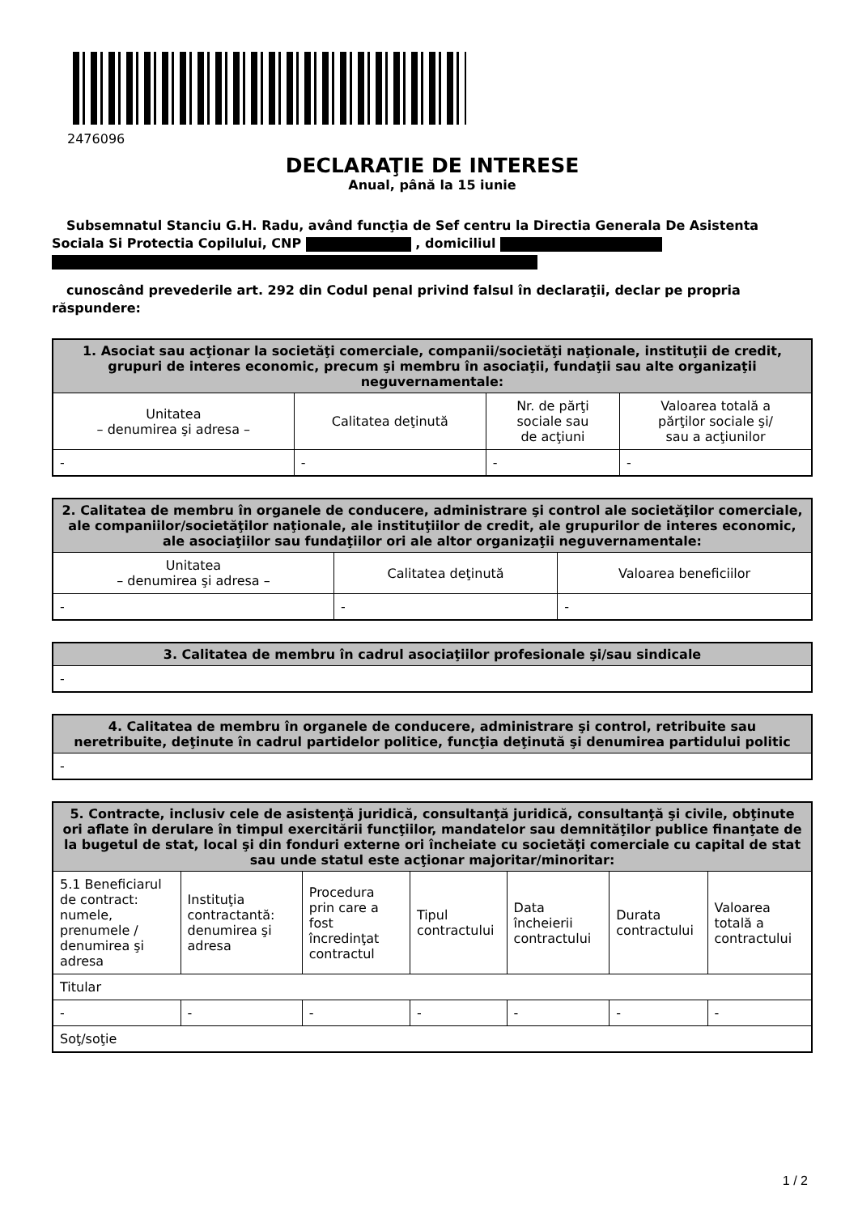2476096
DECLARAŢIE DE INTERESE
Anual, până la 15 iunie
Subsemnatul Stanciu G.H. Radu, având funcţia de Sef centru la Directia Generala De Asistenta Sociala Si Protectia Copilului, CNP , domiciliul
cunoscând prevederile art. 292 din Codul penal privind falsul în declaraţii, declar pe propria răspundere:
| 1. Asociat sau acţionar la societăţi comerciale, companii/societăţi naţionale, instituţii de credit, grupuri de interes economic, precum şi membru în asociaţii, fundaţii sau alte organizaţii neguvernamentale: | | | |
| --- | --- | --- | --- |
| Unitatea – denumirea şi adresa – | Calitatea deţinută | Nr. de părţi sociale sau de acţiuni | Valoarea totală a părţilor sociale şi/ sau a acţiunilor |
| - | - | - | - |
| 2. Calitatea de membru în organele de conducere, administrare şi control ale societăţilor comerciale, ale companiilor/societăţilor naţionale, ale instituţiilor de credit, ale grupurilor de interes economic, ale asociaţiilor sau fundaţiilor ori ale altor organizaţii neguvernamentale: | | |
| --- | --- | --- |
| Unitatea – denumirea şi adresa – | Calitatea deţinută | Valoarea beneficiilor |
| - | - | - |
| 3. Calitatea de membru în cadrul asociaţiilor profesionale şi/sau sindicale |
| --- |
| - |
| 4. Calitatea de membru în organele de conducere, administrare şi control, retribuite sau neretribuite, deţinute în cadrul partidelor politice, funcţia deţinută şi denumirea partidului politic |
| --- |
| - |
| 5. Contracte, inclusiv cele de asistenţă juridică, consultanţă juridică, consultanţă şi civile, obţinute ori aflate în derulare în timpul exercitării funcţiilor, mandatelor sau demnităţilor publice finanţate de la bugetul de stat, local şi din fonduri externe ori încheiate cu societăţi comerciale cu capital de stat sau unde statul este acţionar majoritar/minoritar: | | | | | | |
| --- | --- | --- | --- | --- | --- | --- |
| 5.1 Beneficiarul de contract: numele, prenumele / denumirea şi adresa | Instituţia contractantă: denumirea şi adresa | Procedura prin care a fost încredinţat contractul | Tipul contractului | Data încheierii contractului | Durata contractului | Valoarea totală a contractului |
| Titular | | | | | | |
| - | - | - | - | - | - | - |
| Soţ/soţie | | | | | | |
1 / 2